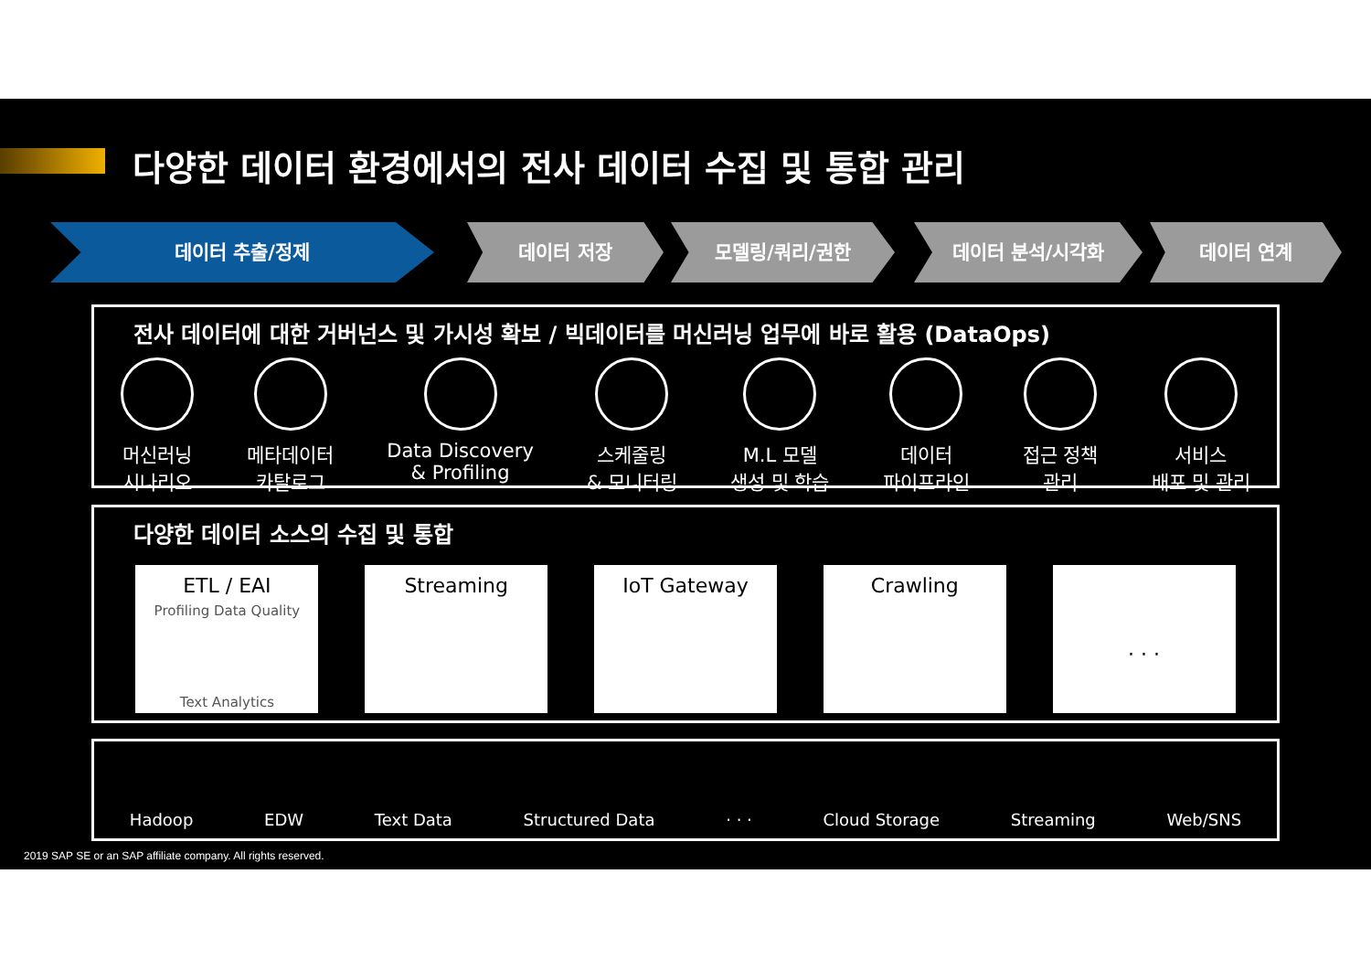다양한 데이터 환경에서의 전사 데이터 수집 및 통합 관리
데이터 추출/정제 데이터 저장 모델링/쿼리/권한 데이터 분석/시각화 데이터 연계
전사 데이터에 대한 거버넌스 및 가시성 확보 / 빅데이터를 머신러닝 업무에 바로 활용 (DataOps)
머신러닝
시나리오
메타데이터
카탈로그
Data Discovery
& Profiling
스케줄링
& 모니터링
M.L 모델
생성 및 학습
데이터
파이프라인
접근 정책
관리
서비스
배포 및 관리
다양한 데이터 소스의 수집 및 통합
ETL / EAI
Profiling Data Quality
Text Analytics
Streaming IoT Gateway Crawling
· · ·
Hadoop EDW Text Data Structured Data · · · Cloud Storage Streaming Web/SNS
2019 SAP SE or an SAP affiliate company. All rights reserved.